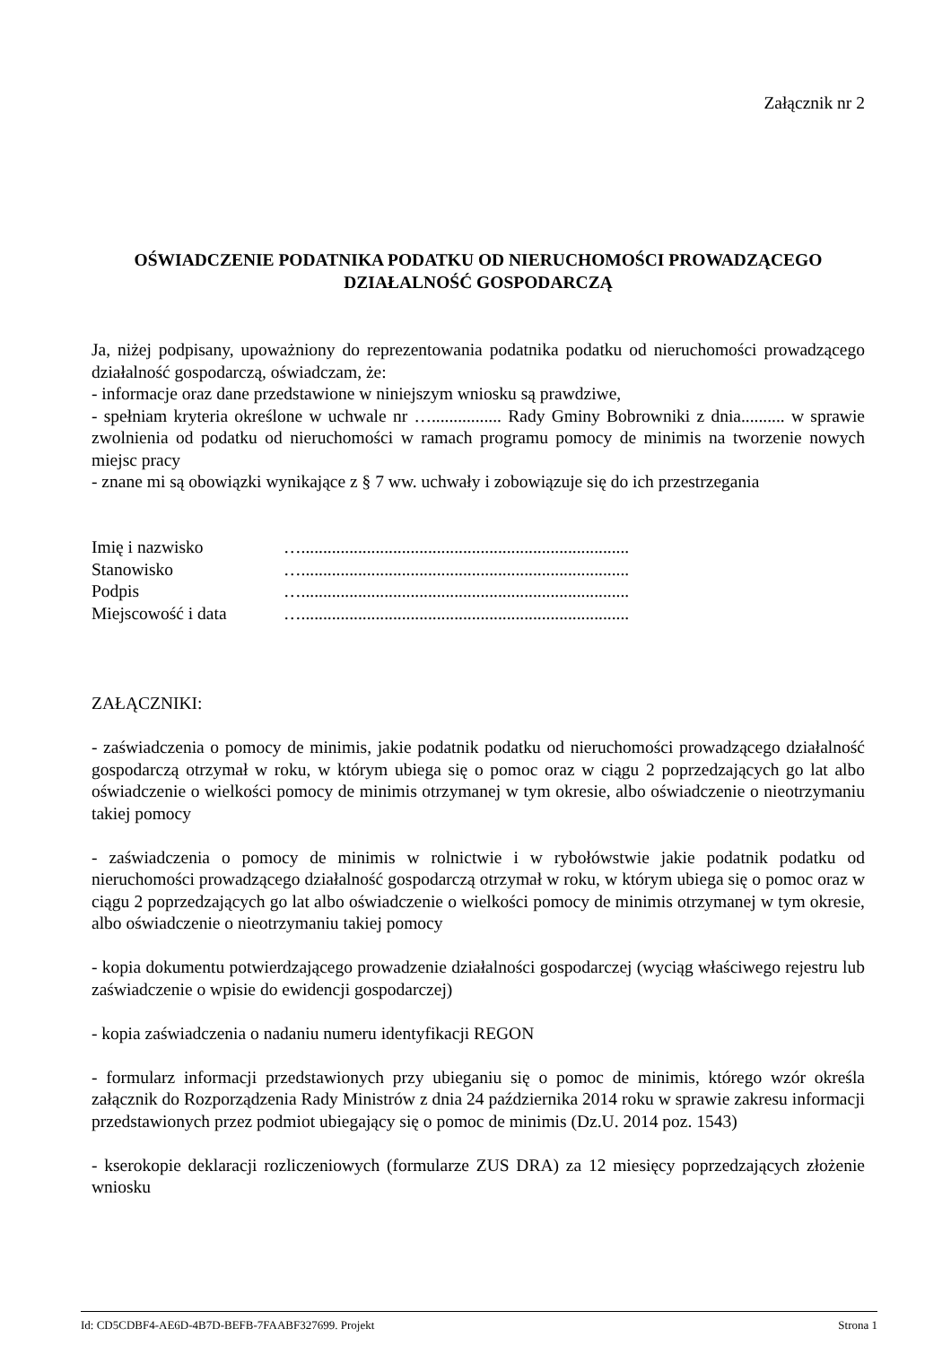Załącznik nr 2
OŚWIADCZENIE PODATNIKA PODATKU OD NIERUCHOMOŚCI PROWADZĄCEGO
DZIAŁALNOŚĆ GOSPODARCZĄ
Ja, niżej podpisany, upoważniony do reprezentowania podatnika podatku od nieruchomości prowadzącego działalność gospodarczą, oświadczam, że:
- informacje oraz dane przedstawione w niniejszym wniosku są prawdziwe,
- spełniam kryteria określone w uchwale nr …................ Rady Gminy Bobrowniki z dnia.......... w sprawie zwolnienia od podatku od nieruchomości w ramach programu pomocy de minimis na tworzenie nowych miejsc pracy
- znane mi są obowiązki wynikające z § 7 ww. uchwały i zobowiązuje się do ich przestrzegania
| Imię i nazwisko | …........................................................................... |
| Stanowisko | …........................................................................... |
| Podpis | …........................................................................... |
| Miejscowość i data | …........................................................................... |
ZAŁĄCZNIKI:
- zaświadczenia o pomocy de minimis, jakie podatnik podatku od nieruchomości prowadzącego działalność gospodarczą otrzymał w roku, w którym ubiega się o pomoc oraz w ciągu 2 poprzedzających go lat albo oświadczenie o wielkości pomocy de minimis otrzymanej w tym okresie, albo oświadczenie o nieotrzymaniu takiej pomocy
- zaświadczenia o pomocy de minimis w rolnictwie i w rybołówstwie jakie podatnik podatku od nieruchomości prowadzącego działalność gospodarczą otrzymał w roku, w którym ubiega się o pomoc oraz w ciągu 2 poprzedzających go lat albo oświadczenie o wielkości pomocy de minimis otrzymanej w tym okresie, albo oświadczenie o nieotrzymaniu takiej pomocy
- kopia dokumentu potwierdzającego prowadzenie działalności gospodarczej (wyciąg właściwego rejestru lub zaświadczenie o wpisie do ewidencji gospodarczej)
- kopia zaświadczenia o nadaniu numeru identyfikacji REGON
- formularz informacji przedstawionych przy ubieganiu się o pomoc de minimis, którego wzór określa załącznik do Rozporządzenia Rady Ministrów z dnia 24 października 2014 roku w sprawie zakresu informacji przedstawionych przez podmiot ubiegający się o pomoc de minimis (Dz.U. 2014 poz. 1543)
- kserokopie deklaracji rozliczeniowych (formularze ZUS DRA) za 12 miesięcy poprzedzających złożenie wniosku
Id: CD5CDBF4-AE6D-4B7D-BEFB-7FAABF327699. Projekt Strona 1